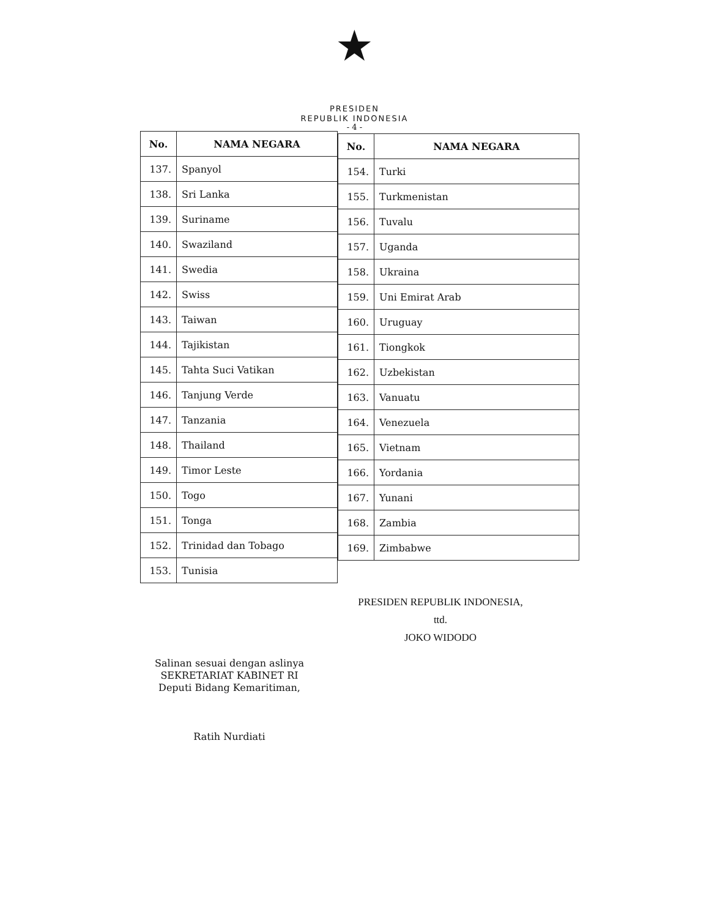★
PRESIDEN
REPUBLIK INDONESIA
- 4 -
| No. | NAMA NEGARA |
| --- | --- |
| 137. | Spanyol |
| 138. | Sri Lanka |
| 139. | Suriname |
| 140. | Swaziland |
| 141. | Swedia |
| 142. | Swiss |
| 143. | Taiwan |
| 144. | Tajikistan |
| 145. | Tahta Suci Vatikan |
| 146. | Tanjung Verde |
| 147. | Tanzania |
| 148. | Thailand |
| 149. | Timor Leste |
| 150. | Togo |
| 151. | Tonga |
| 152. | Trinidad dan Tobago |
| 153. | Tunisia |
| No. | NAMA NEGARA |
| --- | --- |
| 154. | Turki |
| 155. | Turkmenistan |
| 156. | Tuvalu |
| 157. | Uganda |
| 158. | Ukraina |
| 159. | Uni Emirat Arab |
| 160. | Uruguay |
| 161. | Tiongkok |
| 162. | Uzbekistan |
| 163. | Vanuatu |
| 164. | Venezuela |
| 165. | Vietnam |
| 166. | Yordania |
| 167. | Yunani |
| 168. | Zambia |
| 169. | Zimbabwe |
PRESIDEN REPUBLIK INDONESIA,
ttd.
JOKO WIDODO
Salinan sesuai dengan aslinya
SEKRETARIAT KABINET RI
Deputi Bidang Kemaritiman,
Ratih Nurdiati